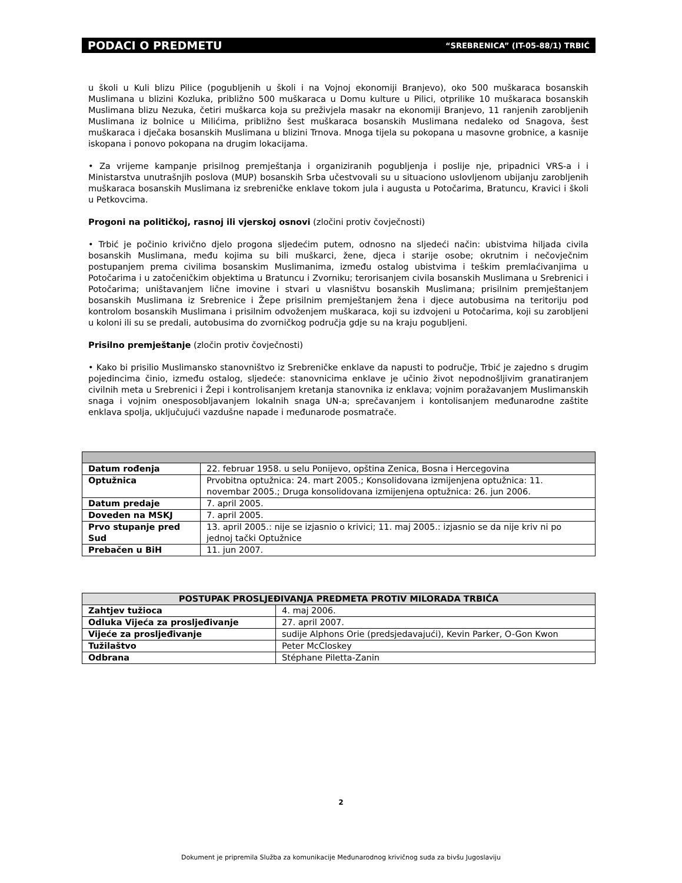PODACI O PREDMETU “SREBRENICA” (IT-05-88/1) TRBIĆ
u školi u Kuli blizu Pilice (pogubljenih u školi i na Vojnoj ekonomiji Branjevo), oko 500 muškaraca bosanskih Muslimana u blizini Kozluka, približno 500 muškaraca u Domu kulture u Pilici, otprilike 10 muškaraca bosanskih Muslimana blizu Nezuka, četiri muškarca koja su preživjela masakr na ekonomiji Branjevo, 11 ranjenih zarobljenih Muslimana iz bolnice u Milićima, približno šest muškaraca bosanskih Muslimana nedaleko od Snagova, šest muškaraca i dječaka bosanskih Muslimana u blizini Trnova. Mnoga tijela su pokopana u masovne grobnice, a kasnije iskopana i ponovo pokopana na drugim lokacijama.
• Za vrijeme kampanje prisilnog premještanja i organiziranih pogubljenja i poslije nje, pripadnici VRS-a i i Ministarstva unutrašnjih poslova (MUP) bosanskih Srba učestvovali su u situaciono uslovljenom ubijanju zarobljenih muškaraca bosanskih Muslimana iz srebreničke enklave tokom jula i augusta u Potočarima, Bratuncu, Kravici i školi u Petkovcima.
Progoni na političkoj, rasnoj ili vjerskoj osnovi (zločini protiv čovječnosti)
• Trbić je počinio krivično djelo progona sljedećim putem, odnosno na sljedeći način: ubistvima hiljada civila bosanskih Muslimana, među kojima su bili muškarci, žene, djeca i starije osobe; okrutnim i nečovječnim postupanjem prema civilima bosanskim Muslimanima, između ostalog ubistvima i teškim premlaćivanjima u Potočarima i u zatočeničkim objektima u Bratuncu i Zvorniku; terorisanjem civila bosanskih Muslimana u Srebrenici i Potočarima; uništavanjem lične imovine i stvari u vlasništvu bosanskih Muslimana; prisilnim premještanjem bosanskih Muslimana iz Srebrenice i Žepe prisilnim premještanjem žena i djece autobusima na teritoriju pod kontrolom bosanskih Muslimana i prisilnim odvoženjem muškaraca, koji su izdvojeni u Potočarima, koji su zarobljeni u koloni ili su se predali, autobusima do zvorničkog područja gdje su na kraju pogubljeni.
Prisilno premještanje (zločin protiv čovječnosti)
• Kako bi prisilio Muslimansko stanovništvo iz Srebreničke enklave da napusti to područje, Trbić je zajedno s drugim pojedincima činio, između ostalog, sljedeće: stanovnicima enklave je učinio život nepodnošljivim granatiranjem civilnih meta u Srebrenici i Žepi i kontrolisanjem kretanja stanovnika iz enklava; vojnim poražavanjem Muslimanskih snaga i vojnim onesposobljavanjem lokalnih snaga UN-a; sprečavanjem i kontolisanjem međunarodne zaštite enklava spolja, uključujući vazdušne napade i međunarode posmatrače.
| Datum rođenja | 22. februar 1958. u selu Ponijevo, opština Zenica, Bosna i Hercegovina |
| Optužnica | Prvobitna optužnica: 24. mart 2005.; Konsolidovana izmijenjena optužnica: 11. novembar 2005.; Druga konsolidovana izmijenjena optužnica: 26. jun 2006. |
| Datum predaje | 7. april 2005. |
| Doveden na MSKJ | 7. april 2005. |
| Prvo stupanje pred Sud | 13. april 2005.: nije se izjasnio o krivici; 11. maj 2005.: izjasnio se da nije kriv ni po jednoj tački Optužnice |
| Prebačen u BiH | 11. jun 2007. |
| POSTUPAK PROSLJEĐIVANJA PREDMETA PROTIV MILORADA TRBIĆA | |
| --- | --- |
| Zahtjev tužioca | 4. maj 2006. |
| Odluka Vijeća za prosljeđivanje | 27. april 2007. |
| Vijeće za prosljeđivanje | sudije Alphons Orie (predsjedavajući), Kevin Parker, O-Gon Kwon |
| Tužilaštvo | Peter McCloskey |
| Odbrana | Stéphane Piletta-Zanin |
2
Dokument je pripremila Služba za komunikacije Međunarodnog krivičnog suda za bivšu Jugoslaviju